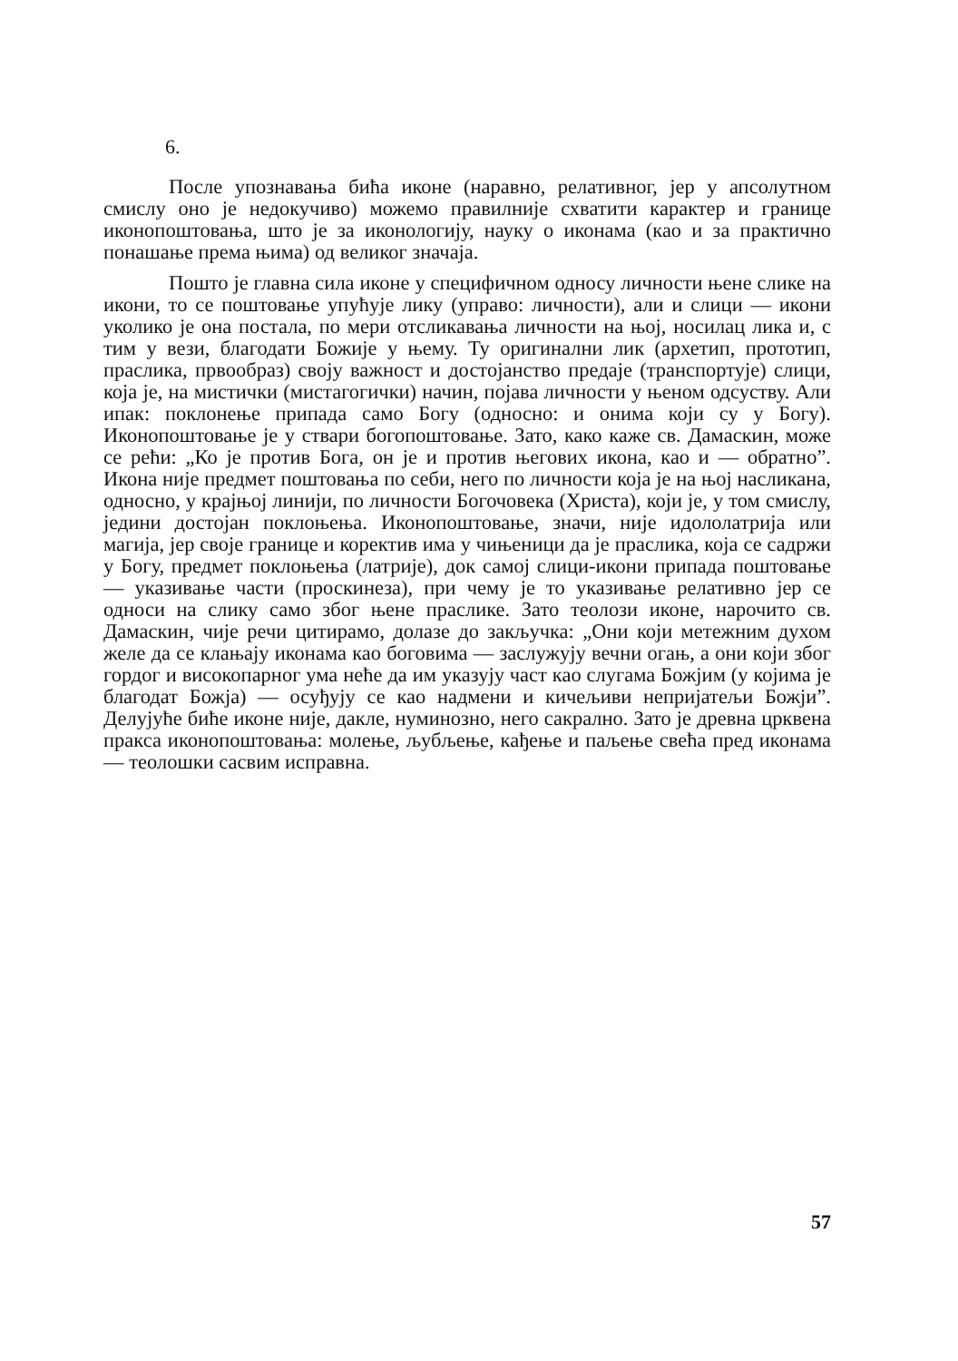6.
После упознавања бића иконе (наравно, релативног, јер у апсолутном смислу оно је недокучиво) можемо правилније схватити карактер и границе иконопоштовања, што је за иконологију, науку о иконама (као и за практично понашање према њима) од великог значаја.
Пошто је главна сила иконе у специфичном односу личности њене слике на икони, то се поштовање упућује лику (управо: личности), али и слици — икони уколико је она постала, по мери отсликавања личности на њој, носилац лика и, с тим у вези, благодати Божије у њему. Ту оригинални лик (архетип, прототип, праслика, првообраз) своју важност и достојанство предаје (транспортује) слици, која је, на мистички (мистагогички) начин, појава личности у њеном одсуству. Али ипак: поклонење припада само Богу (односно: и онима који су у Богу). Иконопоштовање је у ствари богопоштовање. Зато, како каже св. Дамаскин, може се рећи: „Ко је против Бога, он је и против његових икона, као и — обратно”. Икона није предмет поштовања по себи, него по личности која је на њој насликана, односно, у крајњој линији, по личности Богочовека (Христа), који је, у том смислу, једини достојан поклоњења. Иконопоштовање, значи, није идололатрија или магија, јер своје границе и коректив има у чињеници да је праслика, која се садржи у Богу, предмет поклоњења (латрије), док самој слици-икони припада поштовање — указивање части (проскинеза), при чему је то указивање релативно јер се односи на слику само због њене праслике. Зато теолози иконе, нарочито св. Дамаскин, чије речи цитирамо, долазе до закључка: „Они који метежним духом желе да се клањају иконама као боговима — заслужују вечни огањ, а они који због гордог и високопарног ума неће да им указују част као слугама Божјим (у којима је благодат Божја) — осуђују се као надмени и кичељиви непријатељи Божји”. Делујуће биће иконе није, дакле, нуминозно, него сакрално. Зато је древна црквена пракса иконопоштовања: молење, љубљење, кађење и паљење свећа пред иконама — теолошки сасвим исправна.
57